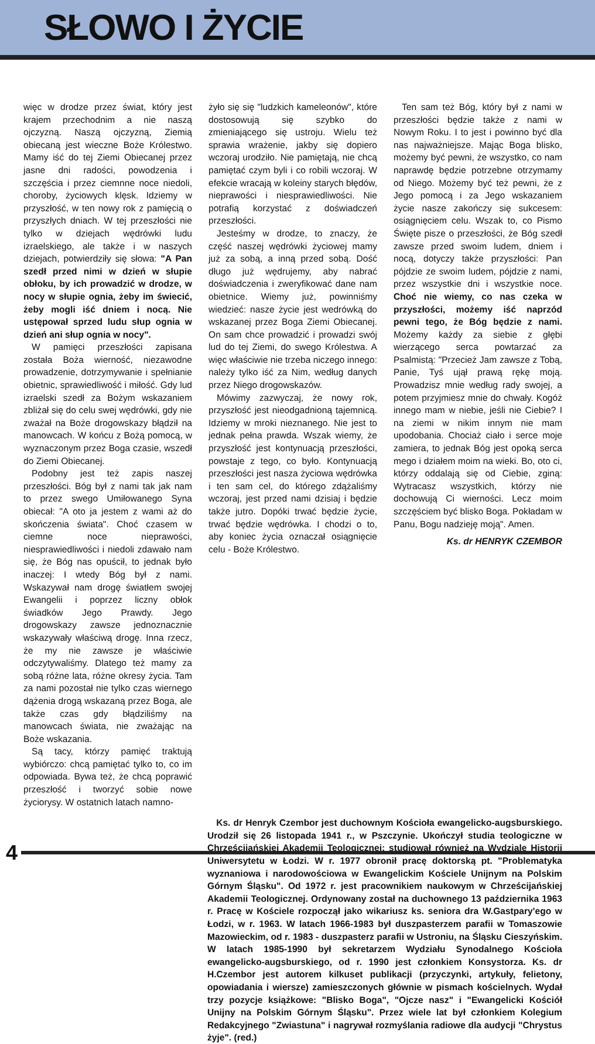SŁOWO I ŻYCIE
więc w drodze przez świat, który jest krajem przechodnim a nie naszą ojczyzną. Naszą ojczyzną, Ziemią obiecaną jest wieczne Boże Królestwo. Mamy iść do tej Ziemi Obiecanej przez jasne dni radości, powodzenia i szczęścia i przez ciemnne noce niedoli, choroby, życiowych klęsk. Idziemy w przyszłość, w ten nowy rok z pamięcią o przyszłych dniach. W tej przeszłości nie tylko w dziejach wędrówki ludu izraelskiego, ale także i w naszych dziejach, potwierdziły się słowa: "A Pan szedł przed nimi w dzień w słupie obłoku, by ich prowadzić w drodze, w nocy w słupie ognia, żeby im świecić, żeby mogli iść dniem i nocą. Nie ustępował sprzed ludu słup ognia w dzień ani słup ognia w nocy".
W pamięci przeszłości zapisana została Boża wierność, niezawodne prowadzenie, dotrzymywanie i spełnianie obietnic, sprawiedliwość i miłość. Gdy lud izraelski szedł za Bożym wskazaniem zbliżał się do celu swej wędrówki, gdy nie zważał na Boże drogowskazy błądził na manowcach. W końcu z Bożą pomocą, w wyznaczonym przez Boga czasie, wszedł do Ziemi Obiecanej.
Podobny jest też zapis naszej przeszłości. Bóg był z nami tak jak nam to przez swego Umiłowanego Syna obiecał: "A oto ja jestem z wami aż do skończenia świata". Choć czasem w ciemne noce nieprawości, niesprawiedliwości i niedoli zdawało nam się, że Bóg nas opuścił, to jednak było inaczej: I wtedy Bóg był z nami. Wskazywał nam drogę światłem swojej Ewangelii i poprzez liczny obłok świadków Jego Prawdy. Jego drogowskazy zawsze jednoznacznie wskazywały właściwą drogę. Inna rzecz, że my nie zawsze je właściwie odczytywaliśmy. Dlatego też mamy za sobą różne lata, różne okresy życia. Tam za nami pozostał nie tylko czas wiernego dążenia drogą wskazaną przez Boga, ale także czas gdy błądziliśmy na manowcach świata, nie zważając na Boże wskazania.
Są tacy, którzy pamięć traktują wybiórczo: chcą pamiętać tylko to, co im odpowiada. Bywa też, że chcą poprawić przeszłość i tworzyć sobie nowe życiorysy. W ostatnich latach namno-
żyło się się "ludzkich kameleonów", które dostosowują się szybko do zmieniającego się ustroju. Wielu też sprawia wrażenie, jakby się dopiero wczoraj urodziło. Nie pamiętają, nie chcą pamiętać czym byli i co robili wczoraj. W efekcie wracają w koleiny starych błędów, nieprawości i niesprawiedliwości. Nie potrafią korzystać z doświadczeń przeszłości.
Jesteśmy w drodze, to znaczy, że część naszej wędrówki życiowej mamy już za sobą, a inną przed sobą. Dość długo już wędrujemy, aby nabrać doświadczenia i zweryfikować dane nam obietnice. Wiemy już, powinniśmy wiedzieć: nasze życie jest wedrówką do wskazanej przez Boga Ziemi Obiecanej. On sam chce prowadzić i prowadzi swój lud do tej Ziemi, do swego Królestwa. A więc właściwie nie trzeba niczego innego: należy tylko iść za Nim, według danych przez Niego drogowskazów.
Mówimy zazwyczaj, że nowy rok, przyszłość jest nieodgadnioną tajemnicą. Idziemy w mroki nieznanego. Nie jest to jednak pełna prawda. Wszak wiemy, że przyszłość jest kontynuacją przeszłości, powstaje z tego, co było. Kontynuacją przeszłości jest nasza życiowa wędrówka i ten sam cel, do którego zdążaliśmy wczoraj, jest przed nami dzisiaj i będzie także jutro. Dopóki trwać będzie życie, trwać będzie wędrówka. I chodzi o to, aby koniec życia oznaczał osiągnięcie celu - Boże Królestwo.
Ten sam też Bóg, który był z nami w przeszłości będzie także z nami w Nowym Roku. I to jest i powinno być dla nas najważniejsze. Mając Boga blisko, możemy być pewni, że wszystko, co nam naprawdę będzie potrzebne otrzymamy od Niego. Możemy być też pewni, że z Jego pomocą i za Jego wskazaniem życie nasze zakończy się sukcesem: osiągnięciem celu. Wszak to, co Pismo Święte pisze o przeszłości, że Bóg szedł zawsze przed swoim ludem, dniem i nocą, dotyczy także przyszłości: Pan pójdzie ze swoim ludem, pójdzie z nami, przez wszystkie dni i wszystkie noce. Choć nie wiemy, co nas czeka w przyszłości, możemy iść naprzód pewni tego, że Bóg będzie z nami. Możemy każdy za siebie z głębi wierzącego serca powtarzać za Psalmistą: "Przecież Jam zawsze z Tobą, Panie, Tyś ujął prawą rękę moją. Prowadzisz mnie według rady swojej, a potem przyjmiesz mnie do chwały. Kogóż innego mam w niebie, jeśli nie Ciebie? I na ziemi w nikim innym nie mam upodobania. Chociaż ciało i serce moje zamiera, to jednak Bóg jest opoką serca mego i działem moim na wieki. Bo, oto ci, którzy oddalają się od Ciebie, zginą: Wytracasz wszystkich, którzy nie dochowują Ci wierności. Lecz moim szczęściem być blisko Boga. Pokładam w Panu, Bogu nadzieję moją". Amen.
Ks. dr HENRYK CZEMBOR
Ks. dr Henryk Czembor jest duchownym Kościoła ewangelicko-augsburskiego. Urodził się 26 listopada 1941 r., w Pszczynie. Ukończył studia teologiczne w Chrześcijańskiej Akademii Teologicznej; studiował również na Wydziale Historii Uniwersytetu w Łodzi. W r. 1977 obronił pracę doktorską pt. "Problematyka wyznaniowa i narodowościowa w Ewangelickim Kościele Unijnym na Polskim Górnym Śląsku". Od 1972 r. jest pracownikiem naukowym w Chrześcijańskiej Akademii Teologicznej. Ordynowany został na duchownego 13 października 1963 r. Pracę w Kościele rozpoczął jako wikariusz ks. seniora dra W.Gastpary'ego w Łodzi, w r. 1963. W latach 1966-1983 był duszpasterzem parafii w Tomaszowie Mazowieckim, od r. 1983 - duszpasterz parafii w Ustroniu, na Śląsku Cieszyńskim. W latach 1985-1990 był sekretarzem Wydziału Synodalnego Kościoła ewangelicko-augsburskiego, od r. 1990 jest członkiem Konsystorza. Ks. dr H.Czembor jest autorem kilkuset publikacji (przyczynki, artykuły, felietony, opowiadania i wiersze) zamieszczonych głównie w pismach kościelnych. Wydał trzy pozycje książkowe: "Blisko Boga", "Ojcze nasz" i "Ewangelicki Kościół Unijny na Polskim Górnym Śląsku". Przez wiele lat był członkiem Kolegium Redakcyjnego "Zwiastuna" i nagrywał rozmyślania radiowe dla audycji "Chrystus żyje". (red.)
4